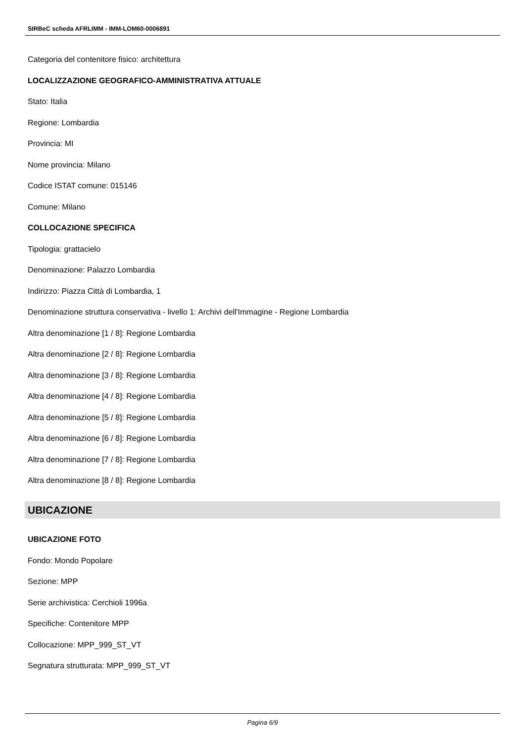SIRBeC scheda AFRLIMM - IMM-LOM60-0006891
Categoria del contenitore fisico: architettura
LOCALIZZAZIONE GEOGRAFICO-AMMINISTRATIVA ATTUALE
Stato: Italia
Regione: Lombardia
Provincia: MI
Nome provincia: Milano
Codice ISTAT comune: 015146
Comune: Milano
COLLOCAZIONE SPECIFICA
Tipologia: grattacielo
Denominazione: Palazzo Lombardia
Indirizzo: Piazza Città di Lombardia, 1
Denominazione struttura conservativa - livello 1: Archivi dell'Immagine - Regione Lombardia
Altra denominazione [1 / 8]: Regione Lombardia
Altra denominazione [2 / 8]: Regione Lombardia
Altra denominazione [3 / 8]: Regione Lombardia
Altra denominazione [4 / 8]: Regione Lombardia
Altra denominazione [5 / 8]: Regione Lombardia
Altra denominazione [6 / 8]: Regione Lombardia
Altra denominazione [7 / 8]: Regione Lombardia
Altra denominazione [8 / 8]: Regione Lombardia
UBICAZIONE
UBICAZIONE FOTO
Fondo: Mondo Popolare
Sezione: MPP
Serie archivistica: Cerchioli 1996a
Specifiche: Contenitore MPP
Collocazione: MPP_999_ST_VT
Segnatura strutturata: MPP_999_ST_VT
Pagina 6/9